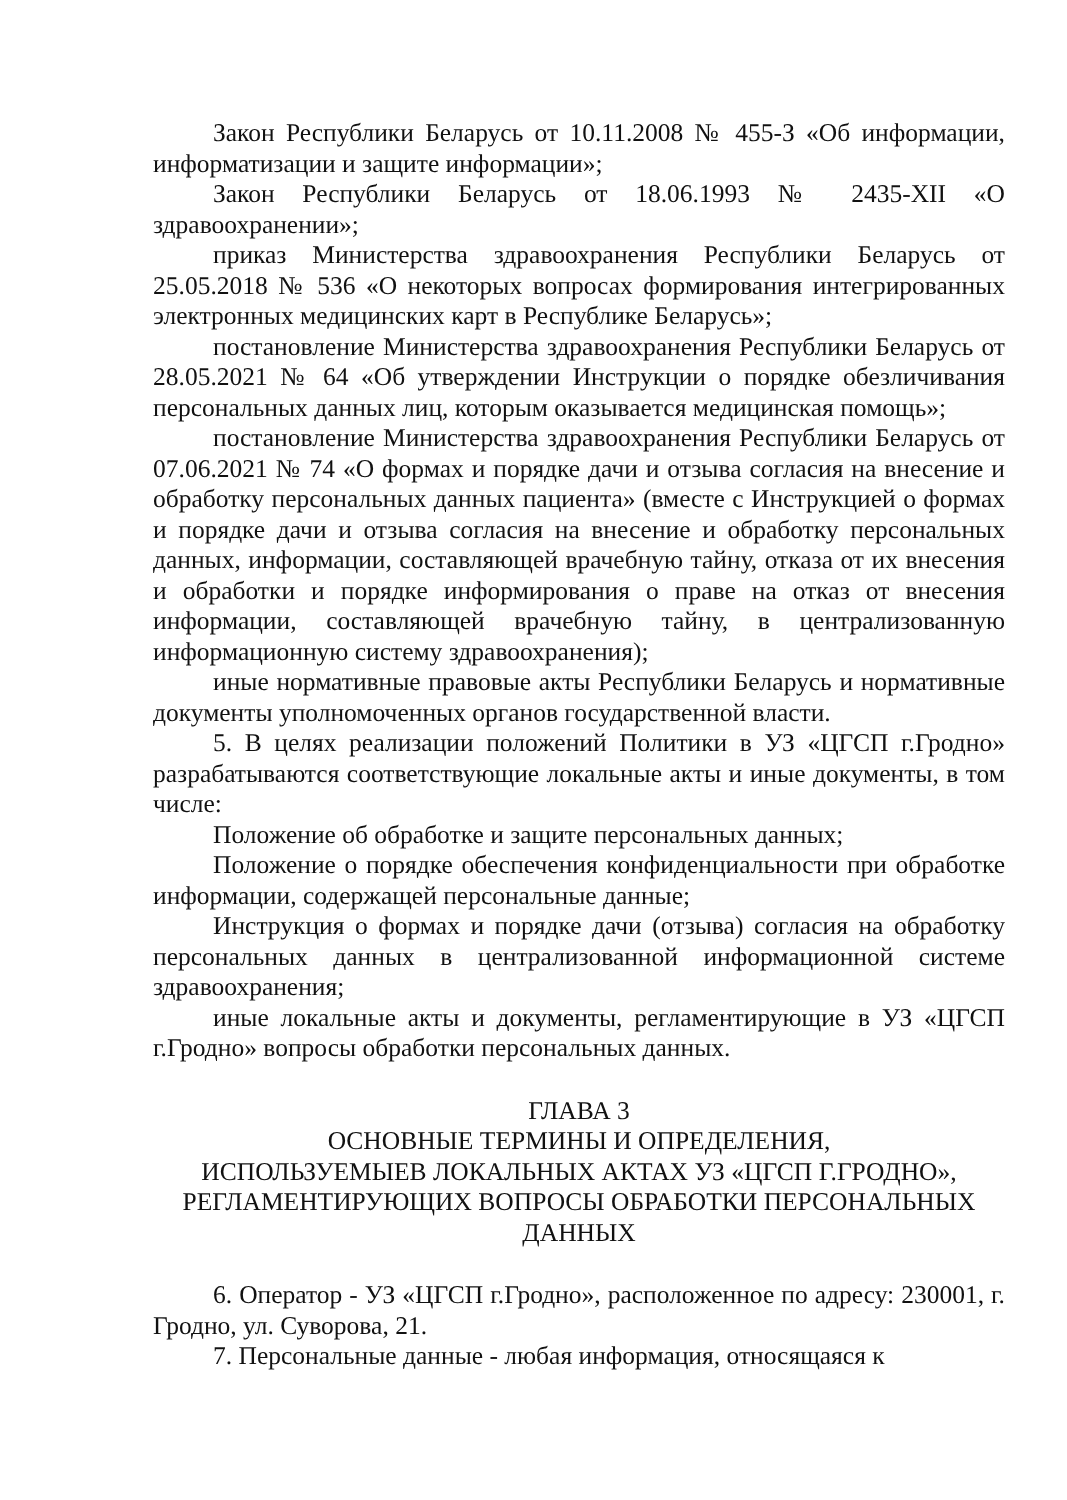Закон Республики Беларусь от 10.11.2008 № 455-З «Об информации, информатизации и защите информации»;
Закон Республики Беларусь от 18.06.1993 № 2435-XII «О здравоохранении»;
приказ Министерства здравоохранения Республики Беларусь от 25.05.2018 № 536 «О некоторых вопросах формирования интегрированных электронных медицинских карт в Республике Беларусь»;
постановление Министерства здравоохранения Республики Беларусь от 28.05.2021 № 64 «Об утверждении Инструкции о порядке обезличивания персональных данных лиц, которым оказывается медицинская помощь»;
постановление Министерства здравоохранения Республики Беларусь от 07.06.2021 № 74 «О формах и порядке дачи и отзыва согласия на внесение и обработку персональных данных пациента» (вместе с Инструкцией о формах и порядке дачи и отзыва согласия на внесение и обработку персональных данных, информации, составляющей врачебную тайну, отказа от их внесения и обработки и порядке информирования о праве на отказ от внесения информации, составляющей врачебную тайну, в централизованную информационную систему здравоохранения);
иные нормативные правовые акты Республики Беларусь и нормативные документы уполномоченных органов государственной власти.
5. В целях реализации положений Политики в УЗ «ЦГСП г.Гродно» разрабатываются соответствующие локальные акты и иные документы, в том числе:
Положение об обработке и защите персональных данных;
Положение о порядке обеспечения конфиденциальности при обработке информации, содержащей персональные данные;
Инструкция о формах и порядке дачи (отзыва) согласия на обработку персональных данных в централизованной информационной системе здравоохранения;
иные локальные акты и документы, регламентирующие в УЗ «ЦГСП г.Гродно» вопросы обработки персональных данных.
ГЛАВА 3
ОСНОВНЫЕ ТЕРМИНЫ И ОПРЕДЕЛЕНИЯ,
ИСПОЛЬЗУЕМЫЕВ ЛОКАЛЬНЫХ АКТАХ УЗ «ЦГСП Г.ГРОДНО»,
РЕГЛАМЕНТИРУЮЩИХ ВОПРОСЫ ОБРАБОТКИ ПЕРСОНАЛЬНЫХ ДАННЫХ
6. Оператор - УЗ «ЦГСП г.Гродно», расположенное по адресу: 230001, г. Гродно, ул. Суворова, 21.
7. Персональные данные - любая информация, относящаяся к